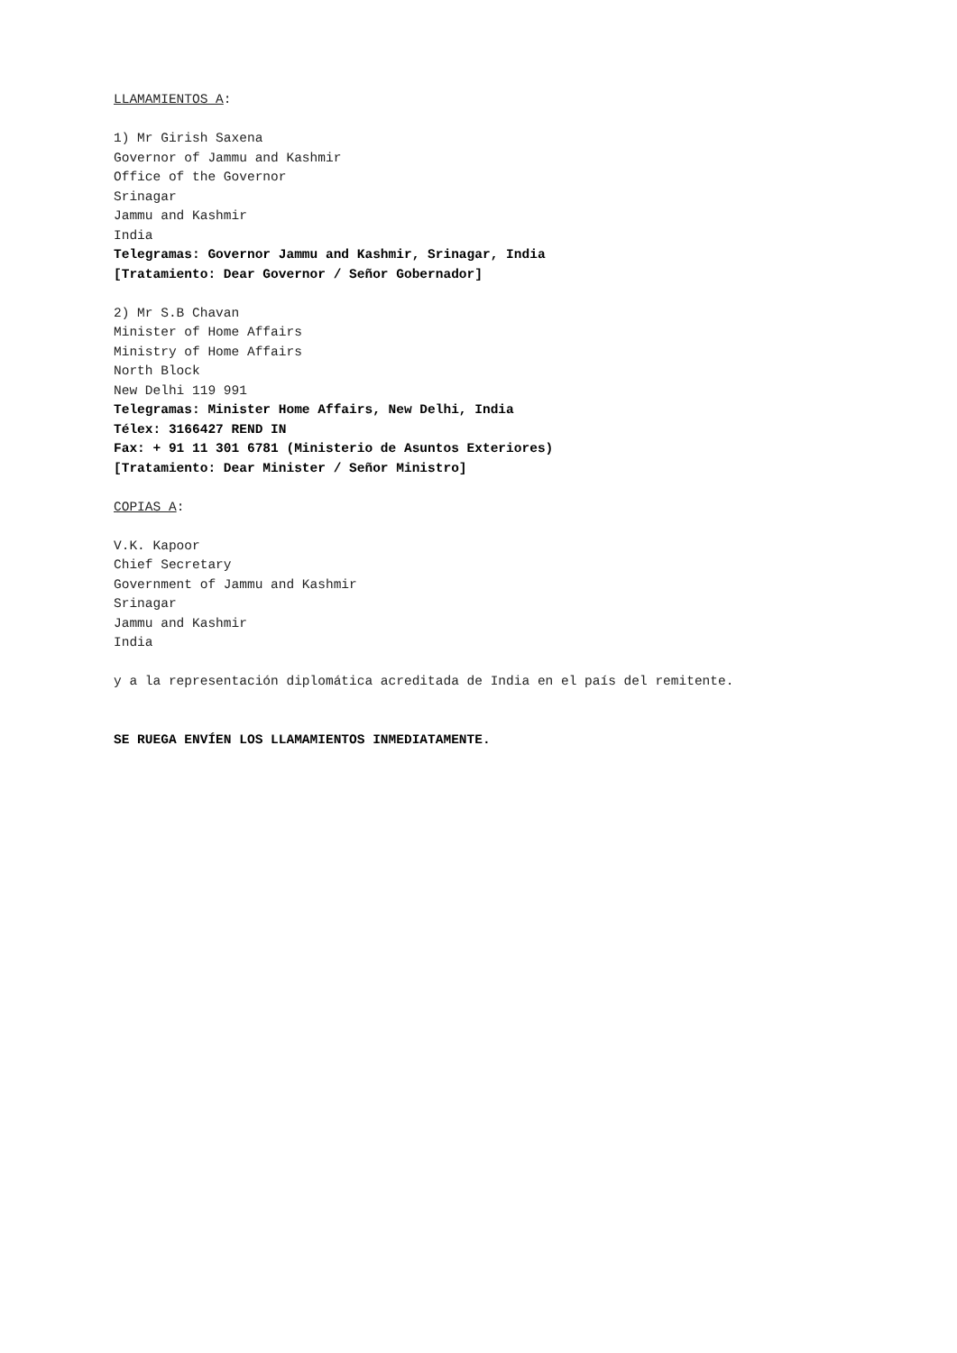LLAMAMIENTOS A:
1) Mr Girish Saxena
Governor of Jammu and Kashmir
Office of the Governor
Srinagar
Jammu and Kashmir
India
Telegramas: Governor Jammu and Kashmir, Srinagar, India
[Tratamiento: Dear Governor / Señor Gobernador]
2) Mr S.B Chavan
Minister of Home Affairs
Ministry of Home Affairs
North Block
New Delhi 119 991
Telegramas: Minister Home Affairs, New Delhi, India
Télex: 3166427 REND IN
Fax: + 91 11 301 6781 (Ministerio de Asuntos Exteriores)
[Tratamiento: Dear Minister / Señor Ministro]
COPIAS A:
V.K. Kapoor
Chief Secretary
Government of Jammu and Kashmir
Srinagar
Jammu and Kashmir
India
y a la representación diplomática acreditada de India en el país del remitente.
SE RUEGA ENVÍEN LOS LLAMAMIENTOS INMEDIATAMENTE.